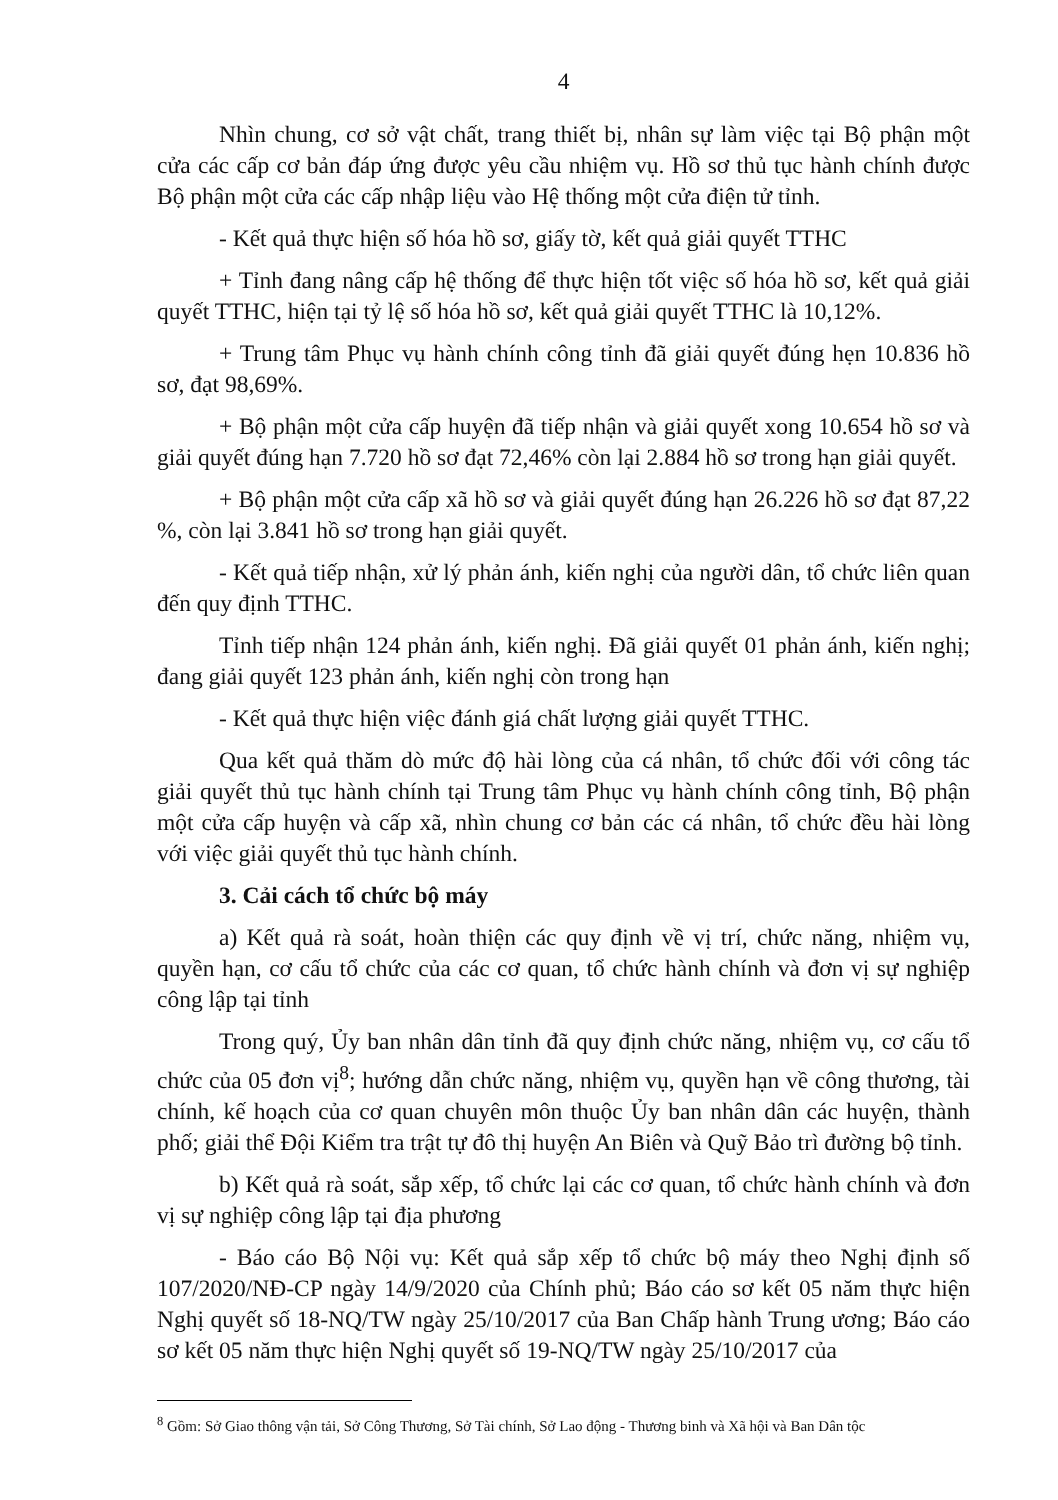4
Nhìn chung, cơ sở vật chất, trang thiết bị, nhân sự làm việc tại Bộ phận một cửa các cấp cơ bản đáp ứng được yêu cầu nhiệm vụ. Hồ sơ thủ tục hành chính được Bộ phận một cửa các cấp nhập liệu vào Hệ thống một cửa điện tử tỉnh.
- Kết quả thực hiện số hóa hồ sơ, giấy tờ, kết quả giải quyết TTHC
+ Tỉnh đang nâng cấp hệ thống để thực hiện tốt việc số hóa hồ sơ, kết quả giải quyết TTHC, hiện tại tỷ lệ số hóa hồ sơ, kết quả giải quyết TTHC là 10,12%.
+ Trung tâm Phục vụ hành chính công tỉnh đã giải quyết đúng hẹn 10.836 hồ sơ, đạt 98,69%.
+ Bộ phận một cửa cấp huyện đã tiếp nhận và giải quyết xong 10.654 hồ sơ và giải quyết đúng hạn 7.720 hồ sơ đạt 72,46% còn lại 2.884 hồ sơ trong hạn giải quyết.
+ Bộ phận một cửa cấp xã hồ sơ và giải quyết đúng hạn 26.226 hồ sơ đạt 87,22 %, còn lại 3.841 hồ sơ trong hạn giải quyết.
- Kết quả tiếp nhận, xử lý phản ánh, kiến nghị của người dân, tổ chức liên quan đến quy định TTHC.
Tỉnh tiếp nhận 124 phản ánh, kiến nghị. Đã giải quyết 01 phản ánh, kiến nghị; đang giải quyết 123 phản ánh, kiến nghị còn trong hạn
- Kết quả thực hiện việc đánh giá chất lượng giải quyết TTHC.
Qua kết quả thăm dò mức độ hài lòng của cá nhân, tổ chức đối với công tác giải quyết thủ tục hành chính tại Trung tâm Phục vụ hành chính công tỉnh, Bộ phận một cửa cấp huyện và cấp xã, nhìn chung cơ bản các cá nhân, tổ chức đều hài lòng với việc giải quyết thủ tục hành chính.
3. Cải cách tổ chức bộ máy
a) Kết quả rà soát, hoàn thiện các quy định về vị trí, chức năng, nhiệm vụ, quyền hạn, cơ cấu tổ chức của các cơ quan, tổ chức hành chính và đơn vị sự nghiệp công lập tại tỉnh
Trong quý, Ủy ban nhân dân tỉnh đã quy định chức năng, nhiệm vụ, cơ cấu tổ chức của 05 đơn vị<sup>8</sup>; hướng dẫn chức năng, nhiệm vụ, quyền hạn về công thương, tài chính, kế hoạch của cơ quan chuyên môn thuộc Ủy ban nhân dân các huyện, thành phố; giải thể Đội Kiểm tra trật tự đô thị huyện An Biên và Quỹ Bảo trì đường bộ tỉnh.
b) Kết quả rà soát, sắp xếp, tổ chức lại các cơ quan, tổ chức hành chính và đơn vị sự nghiệp công lập tại địa phương
- Báo cáo Bộ Nội vụ: Kết quả sắp xếp tổ chức bộ máy theo Nghị định số 107/2020/NĐ-CP ngày 14/9/2020 của Chính phủ; Báo cáo sơ kết 05 năm thực hiện Nghị quyết số 18-NQ/TW ngày 25/10/2017 của Ban Chấp hành Trung ương; Báo cáo sơ kết 05 năm thực hiện Nghị quyết số 19-NQ/TW ngày 25/10/2017 của
<sup>8</sup> Gồm: Sở Giao thông vận tải, Sở Công Thương, Sở Tài chính, Sở Lao động - Thương binh và Xã hội và Ban Dân tộc